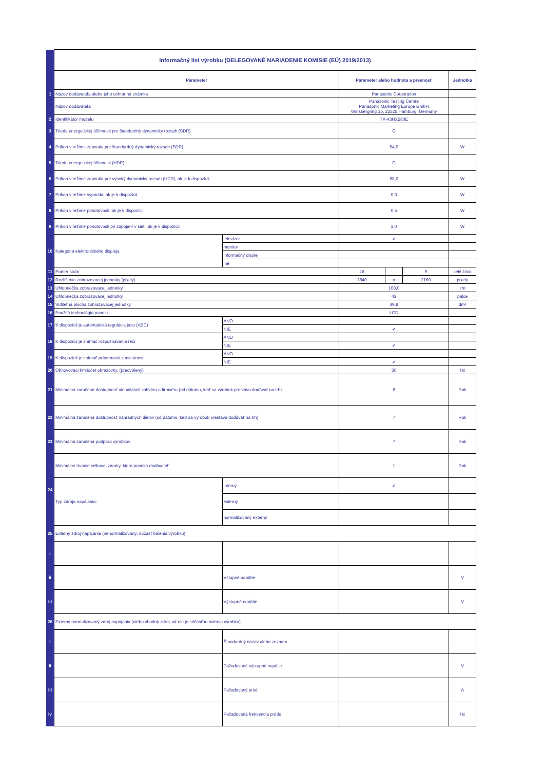| | Informačný list výrobku (DELEGOVANÉ NARIADENIE KOMISIE (EÚ) 2019/2013) | | | | | |
| | Parameter | | Parameter alebo hodnota a presnosť | | | Jednotka |
| 1 | Názov dodávateľa alebo jeho ochranná známka | | Panasonic Corporation | | | |
| | Názov dodávateľa | | Panasonic Testing Centre Panasonic Marketing Europe GmbH Winsbergring 15, 22525 Hamburg, Germany | | | |
| 2 | Identifikátor modelu | | TX-43HX580E | | | |
| 3 | Trieda energetickej účinnosti pre štandardný dynamický rozsah (SDR) | | G | | | |
| 4 | Príkon v režime zapnutia pre štandardný dynamický rozsah (SDR) | | 54,0 | | | W |
| 5 | Trieda energetickej účinnosti (HDR) | | G | | | |
| 6 | Príkon v režime zapnutia pre vysoký dynamický rozsah (HDR), ak je k dispozícii | | 88,0 | | | W |
| 7 | Príkon v režime vypnutia, ak je k dispozícii | | 0,3 | | | W |
| 8 | Príkon v režime pohotovosti, ak je k dispozícii | | 0,5 | | | W |
| 9 | Príkon v režime pohotovosti pri zapojení v sieti, ak je k dispozícii | | 2,0 | | | W |
| 10 | Kategória elektronického displeja | televízor | ✔ | | | |
| | | monitor | | | | |
| | | informačný displej | | | | |
| | | iné | | | | |
| 11 | Pomer strán | | 16 | : | 9 | celé číslo |
| 12 | Rozlíšenie zobrazovacej jednotky (pixely) | | 3840 | x | 2160 | pixely |
| 13 | Uhlopriečka zobrazovacej jednotky | | 108,0 | | | cm |
| 14 | Uhlopriečka zobrazovacej jednotky | | 43 | | | palce |
| 15 | Viditeľná plocha zobrazovacej jednotky | | 49,8 | | | dm² |
| 16 | Použitá technológia panelu | | LCD | | | |
| 17 | K dispozícii je automatická regulácia jasu (ABC) | ÁNO | | | | |
| | | NIE | ✔ | | | |
| 18 | K dispozícii je snímač rozpoznávania reči | ÁNO | | | | |
| | | NIE | ✔ | | | |
| 19 | K dispozícii je snímač prítomnosti v miestnosti | ÁNO | | | | |
| | | NIE | ✔ | | | |
| 20 | Obnovovací kmitočet obrazovky, (predvolený) | | 50 | | | Hz |
| 21 | Minimálna zaručená dostupnosť aktualizácií softvéru a firmvéru (od dátumu, keď sa výrobok prestáva dodávať na trh) | | 8 | | | Rok |
| 22 | Minimálna zaručená dostupnosť náhradných dielov (od dátumu, keď sa výrobok prestáva dodávať na trh) | | 7 | | | Rok |
| 23 | Minimálna zaručená podpora výrobkov | | 7 | | | Rok |
| 24 | Minimálne trvanie celkovej záruky, ktorú ponúka dodávateľ | | 1 | | | Rok |
| | Typ zdroja napájania: | interný | ✔ | | | |
| | | externý | | | | |
| | | normalizovaný externý | | | | |
| 25 | Externý zdroj napájania (nenormalizovaný, súčasť balenia výrobku) | | | | | |
| i | | | | | | |
| ii | | Vstupné napätie | | | | V |
| iii | | Výstupné napätie | | | | V |
| 26 | Externý normalizovaný zdroj napájania (alebo vhodný zdroj, ak nie je súčasťou balenia výrobku) | | | | | |
| i | | Štandardný názov alebo zoznam | | | | |
| ii | | Požadované výstupné napätie | | | | V |
| iii | | Požadovaný prúd | | | | A |
| iv | | Požadovaná frekvencia prúdu | | | | Hz |